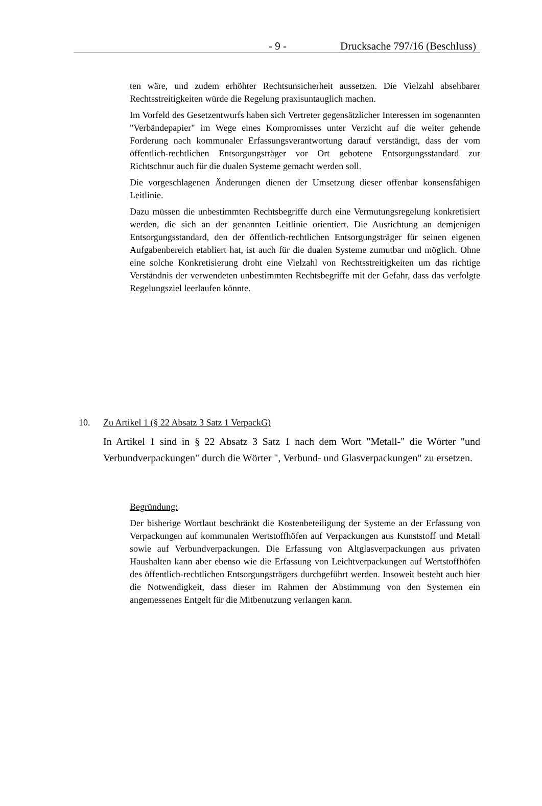- 9 - Drucksache 797/16 (Beschluss)
ten wäre, und zudem erhöhter Rechtsunsicherheit aussetzen. Die Vielzahl absehbarer Rechtsstreitigkeiten würde die Regelung praxisuntauglich machen.
Im Vorfeld des Gesetzentwurfs haben sich Vertreter gegensätzlicher Interessen im sogenannten "Verbändepapier" im Wege eines Kompromisses unter Verzicht auf die weiter gehende Forderung nach kommunaler Erfassungsverantwortung darauf verständigt, dass der vom öffentlich-rechtlichen Entsorgungsträger vor Ort gebotene Entsorgungsstandard zur Richtschnur auch für die dualen Systeme gemacht werden soll.
Die vorgeschlagenen Änderungen dienen der Umsetzung dieser offenbar konsensfähigen Leitlinie.
Dazu müssen die unbestimmten Rechtsbegriffe durch eine Vermutungsregelung konkretisiert werden, die sich an der genannten Leitlinie orientiert. Die Ausrichtung an demjenigen Entsorgungsstandard, den der öffentlich-rechtlichen Entsorgungsträger für seinen eigenen Aufgabenbereich etabliert hat, ist auch für die dualen Systeme zumutbar und möglich. Ohne eine solche Konkretisierung droht eine Vielzahl von Rechtsstreitigkeiten um das richtige Verständnis der verwendeten unbestimmten Rechtsbegriffe mit der Gefahr, dass das verfolgte Regelungsziel leerlaufen könnte.
10. Zu Artikel 1 (§ 22 Absatz 3 Satz 1 VerpackG)
In Artikel 1 sind in § 22 Absatz 3 Satz 1 nach dem Wort "Metall-" die Wörter "und Verbundverpackungen" durch die Wörter ", Verbund- und Glasverpackungen" zu ersetzen.
Begründung:
Der bisherige Wortlaut beschränkt die Kostenbeteiligung der Systeme an der Erfassung von Verpackungen auf kommunalen Wertstoffhöfen auf Verpackungen aus Kunststoff und Metall sowie auf Verbundverpackungen. Die Erfassung von Altglasverpackungen aus privaten Haushalten kann aber ebenso wie die Erfassung von Leichtverpackungen auf Wertstoffhöfen des öffentlich-rechtlichen Entsorgungsträgers durchgeführt werden. Insoweit besteht auch hier die Notwendigkeit, dass dieser im Rahmen der Abstimmung von den Systemen ein angemessenes Entgelt für die Mitbenutzung verlangen kann.